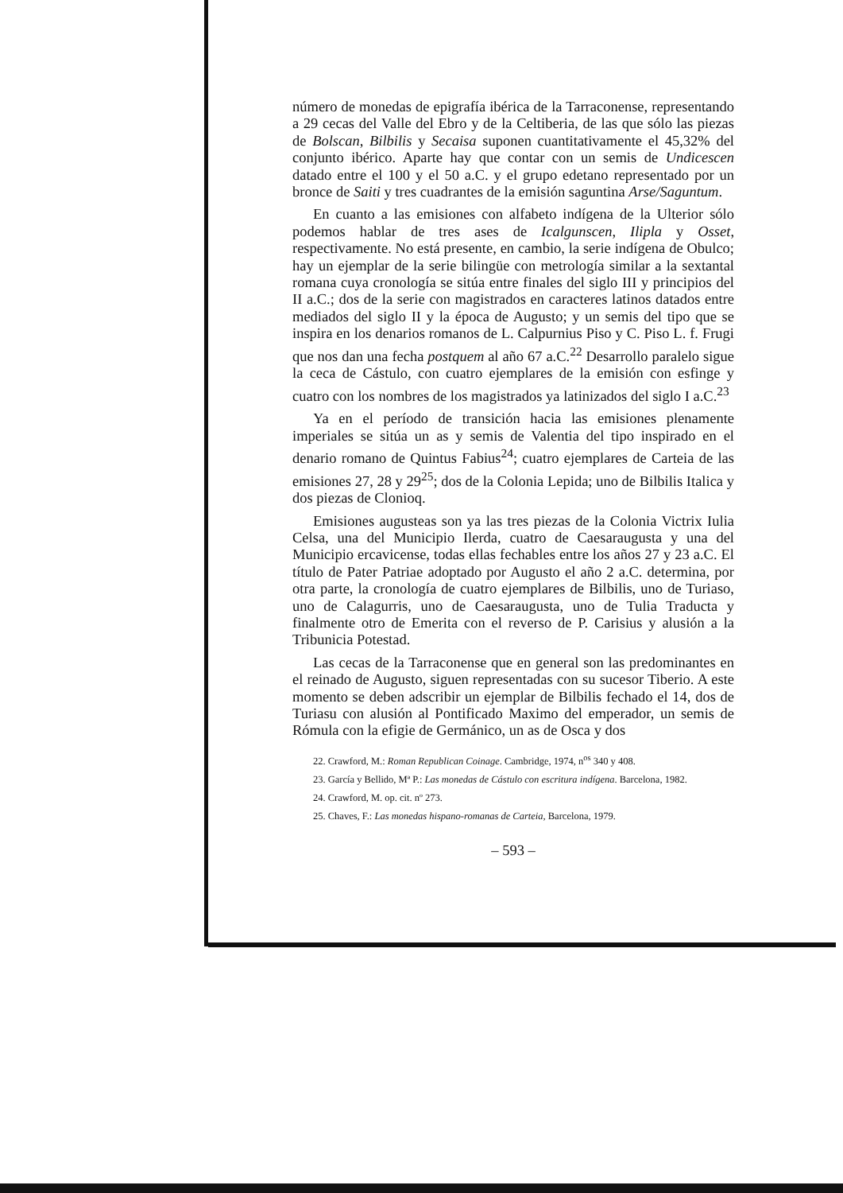número de monedas de epigrafía ibérica de la Tarraconense, representando a 29 cecas del Valle del Ebro y de la Celtiberia, de las que sólo las piezas de Bolscan, Bilbilis y Secaisa suponen cuantitativamente el 45,32% del conjunto ibérico. Aparte hay que contar con un semis de Undicescen datado entre el 100 y el 50 a.C. y el grupo edetano representado por un bronce de Saiti y tres cuadrantes de la emisión saguntina Arse/Saguntum.
En cuanto a las emisiones con alfabeto indígena de la Ulterior sólo podemos hablar de tres ases de Icalgunscen, Ilipla y Osset, respectivamente. No está presente, en cambio, la serie indígena de Obulco; hay un ejemplar de la serie bilingüe con metrología similar a la sextantal romana cuya cronología se sitúa entre finales del siglo III y principios del II a.C.; dos de la serie con magistrados en caracteres latinos datados entre mediados del siglo II y la época de Augusto; y un semis del tipo que se inspira en los denarios romanos de L. Calpurnius Piso y C. Piso L. f. Frugi que nos dan una fecha postquem al año 67 a.C.<sup>22</sup> Desarrollo paralelo sigue la ceca de Cástulo, con cuatro ejemplares de la emisión con esfinge y cuatro con los nombres de los magistrados ya latinizados del siglo I a.C.<sup>23</sup>
Ya en el período de transición hacia las emisiones plenamente imperiales se sitúa un as y semis de Valentia del tipo inspirado en el denario romano de Quintus Fabius<sup>24</sup>; cuatro ejemplares de Carteia de las emisiones 27, 28 y 29<sup>25</sup>; dos de la Colonia Lepida; uno de Bilbilis Italica y dos piezas de Clonioq.
Emisiones augusteas son ya las tres piezas de la Colonia Victrix Iulia Celsa, una del Municipio Ilerda, cuatro de Caesaraugusta y una del Municipio ercavicense, todas ellas fechables entre los años 27 y 23 a.C. El título de Pater Patriae adoptado por Augusto el año 2 a.C. determina, por otra parte, la cronología de cuatro ejemplares de Bilbilis, uno de Turiaso, uno de Calagurris, uno de Caesaraugusta, uno de Tulia Traducta y finalmente otro de Emerita con el reverso de P. Carisius y alusión a la Tribunicia Potestad.
Las cecas de la Tarraconense que en general son las predominantes en el reinado de Augusto, siguen representadas con su sucesor Tiberio. A este momento se deben adscribir un ejemplar de Bilbilis fechado el 14, dos de Turiasu con alusión al Pontificado Maximo del emperador, un semis de Rómula con la efigie de Germánico, un as de Osca y dos
22. Crawford, M.: Roman Republican Coinage. Cambridge, 1974, n<sup>os</sup> 340 y 408.
23. García y Bellido, Mª P.: Las monedas de Cástulo con escritura indígena. Barcelona, 1982.
24. Crawford, M. op. cit. nº 273.
25. Chaves, F.: Las monedas hispano-romanas de Carteia, Barcelona, 1979.
– 593 –